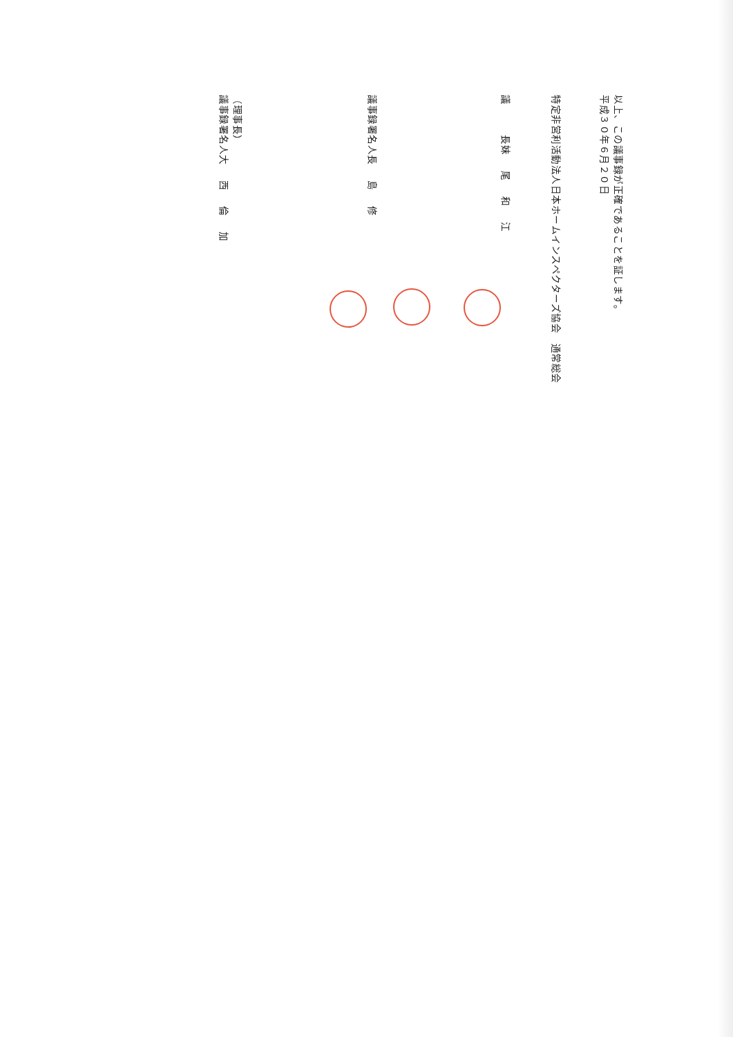以上、この議事録が正確であることを証します。
平成３０年６月２０日
特定非営利活動法人日本ホームインスペクターズ協会　通常総会
議　　　長 妹尾和江
議事録署名人 長島修
（理事長）
議事録署名人 大西倫加